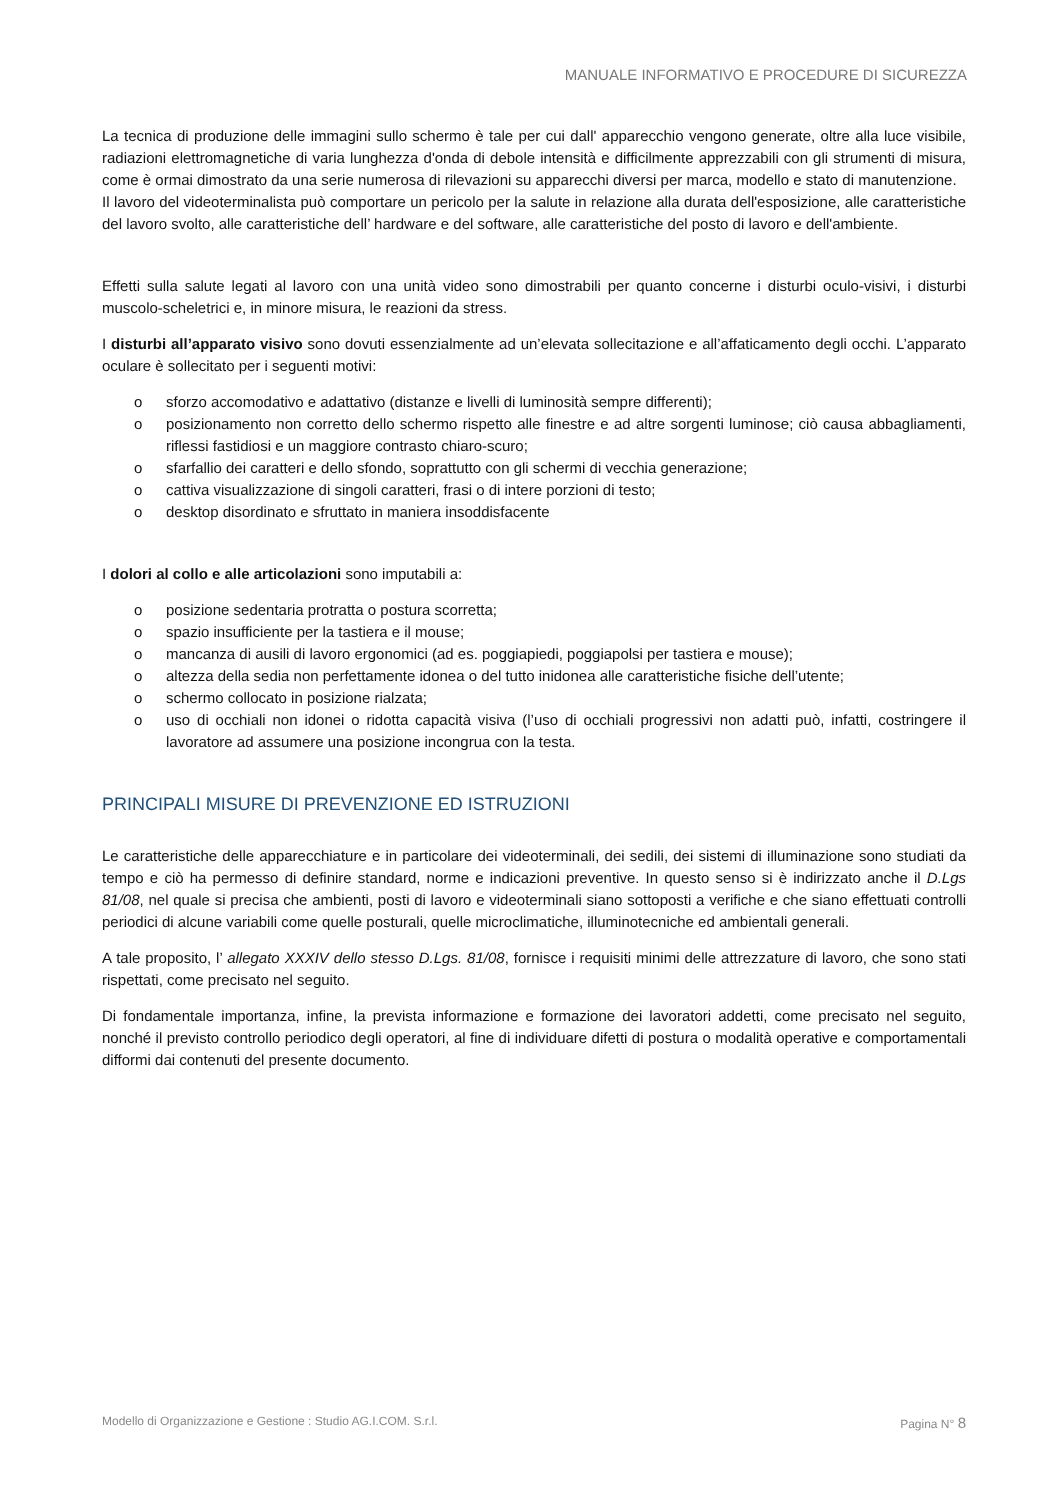MANUALE INFORMATIVO E PROCEDURE DI SICUREZZA
La tecnica di produzione delle immagini sullo schermo è tale per cui dall' apparecchio vengono generate, oltre alla luce visibile, radiazioni elettromagnetiche di varia lunghezza d'onda di debole intensità e difficilmente apprezzabili con gli strumenti di misura, come è ormai dimostrato da una serie numerosa di rilevazioni su apparecchi diversi per marca, modello e stato di manutenzione.
Il lavoro del videoterminalista può comportare un pericolo per la salute in relazione alla durata dell'esposizione, alle caratteristiche del lavoro svolto, alle caratteristiche dell’ hardware e del software, alle caratteristiche del posto di lavoro e dell'ambiente.
Effetti sulla salute legati al lavoro con una unità video sono dimostrabili per quanto concerne i disturbi oculo-visivi, i disturbi muscolo-scheletrici e, in minore misura, le reazioni da stress.
I disturbi all’apparato visivo sono dovuti essenzialmente ad un’elevata sollecitazione e all’affaticamento degli occhi. L’apparato oculare è sollecitato per i seguenti motivi:
o sforzo accomodativo e adattativo (distanze e livelli di luminosità sempre differenti);
o posizionamento non corretto dello schermo rispetto alle finestre e ad altre sorgenti luminose; ciò causa abbagliamenti, riflessi fastidiosi e un maggiore contrasto chiaro-scuro;
o sfarfallio dei caratteri e dello sfondo, soprattutto con gli schermi di vecchia generazione;
o cattiva visualizzazione di singoli caratteri, frasi o di intere porzioni di testo;
o desktop disordinato e sfruttato in maniera insoddisfacente
I dolori al collo e alle articolazioni sono imputabili a:
o posizione sedentaria protratta o postura scorretta;
o spazio insufficiente per la tastiera e il mouse;
o mancanza di ausili di lavoro ergonomici (ad es. poggiapiedi, poggiapolsi per tastiera e mouse);
o altezza della sedia non perfettamente idonea o del tutto inidonea alle caratteristiche fisiche dell’utente;
o schermo collocato in posizione rialzata;
o uso di occhiali non idonei o ridotta capacità visiva (l’uso di occhiali progressivi non adatti può, infatti, costringere il lavoratore ad assumere una posizione incongrua con la testa.
PRINCIPALI MISURE DI PREVENZIONE ED ISTRUZIONI
Le caratteristiche delle apparecchiature e in particolare dei videoterminali, dei sedili, dei sistemi di illuminazione sono studiati da tempo e ciò ha permesso di definire standard, norme e indicazioni preventive. In questo senso si è indirizzato anche il D.Lgs 81/08, nel quale si precisa che ambienti, posti di lavoro e videoterminali siano sottoposti a verifiche e che siano effettuati controlli periodici di alcune variabili come quelle posturali, quelle microclimatiche, illuminotecniche ed ambientali generali.
A tale proposito, l’ allegato XXXIV dello stesso D.Lgs. 81/08, fornisce i requisiti minimi delle attrezzature di lavoro, che sono stati rispettati, come precisato nel seguito.
Di fondamentale importanza, infine, la prevista informazione e formazione dei lavoratori addetti, come precisato nel seguito, nonché il previsto controllo periodico degli operatori, al fine di individuare difetti di postura o modalità operative e comportamentali difformi dai contenuti del presente documento.
Modello di Organizzazione e Gestione : Studio AG.I.COM. S.r.l. Pagina N° 8